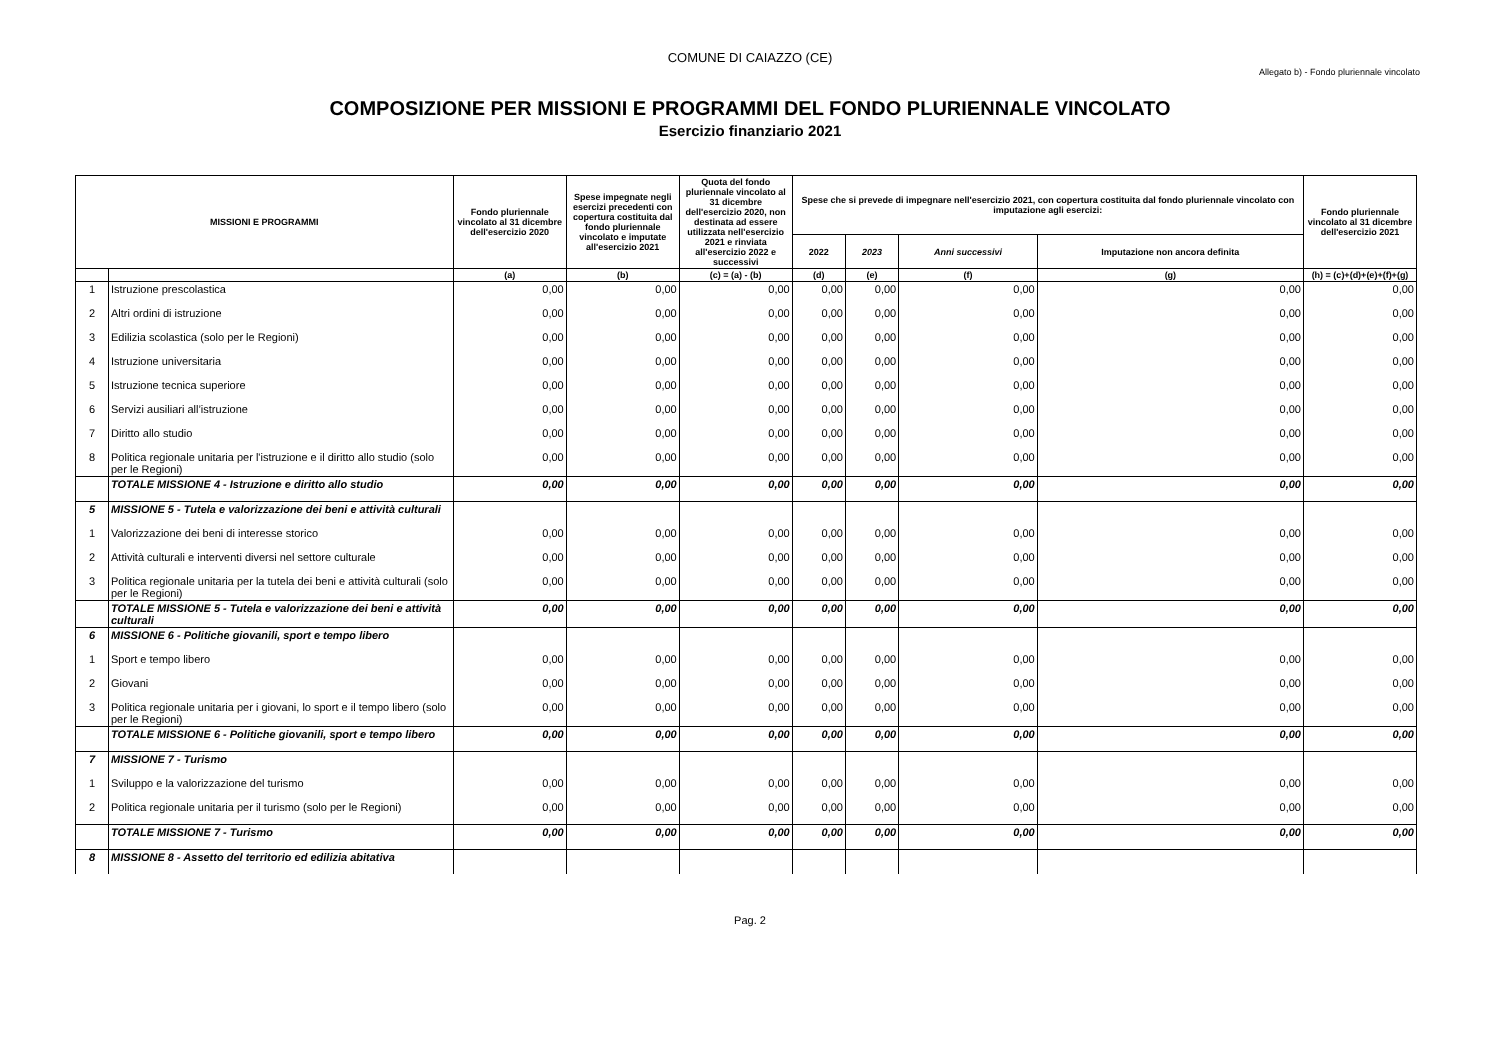COMUNE DI CAIAZZO (CE)
Allegato b) - Fondo pluriennale vincolato
COMPOSIZIONE PER MISSIONI E PROGRAMMI DEL FONDO PLURIENNALE VINCOLATO
Esercizio finanziario 2021
| MISSIONI E PROGRAMMI | | Fondo pluriennale vincolato al 31 dicembre dell'esercizio 2020 | Spese impegnate negli esercizi precedenti con copertura costituita dal fondo pluriennale vincolato e imputate all'esercizio 2021 | Quota del fondo pluriennale vincolato al 31 dicembre dell'esercizio 2020, non destinata ad essere utilizzata nell'esercizio 2021 e rinviata all'esercizio 2022 e successivi | Spese che si prevede di impegnare nell'esercizio 2021, con copertura costituita dal fondo pluriennale vincolato con imputazione agli esercizi: | | | | Fondo pluriennale vincolato al 31 dicembre dell'esercizio 2021 |
| --- | --- | --- | --- | --- | --- | --- | --- | --- | --- |
| | | | | | 2022 | 2023 | Anni successivi | Imputazione non ancora definita | |
| | | (a) | (b) | (c) = (a) - (b) | (d) | (e) | (f) | (g) | (h) = (c)+(d)+(e)+(f)+(g) |
| 1 | Istruzione prescolastica | 0,00 | 0,00 | 0,00 | 0,00 | 0,00 | 0,00 | 0,00 | 0,00 |
| 2 | Altri ordini di istruzione | 0,00 | 0,00 | 0,00 | 0,00 | 0,00 | 0,00 | 0,00 | 0,00 |
| 3 | Edilizia scolastica (solo per le Regioni) | 0,00 | 0,00 | 0,00 | 0,00 | 0,00 | 0,00 | 0,00 | 0,00 |
| 4 | Istruzione universitaria | 0,00 | 0,00 | 0,00 | 0,00 | 0,00 | 0,00 | 0,00 | 0,00 |
| 5 | Istruzione tecnica superiore | 0,00 | 0,00 | 0,00 | 0,00 | 0,00 | 0,00 | 0,00 | 0,00 |
| 6 | Servizi ausiliari all’istruzione | 0,00 | 0,00 | 0,00 | 0,00 | 0,00 | 0,00 | 0,00 | 0,00 |
| 7 | Diritto allo studio | 0,00 | 0,00 | 0,00 | 0,00 | 0,00 | 0,00 | 0,00 | 0,00 |
| 8 | Politica regionale unitaria per l'istruzione e il diritto allo studio (solo per le Regioni) | 0,00 | 0,00 | 0,00 | 0,00 | 0,00 | 0,00 | 0,00 | 0,00 |
| | TOTALE MISSIONE 4 - Istruzione e diritto allo studio | 0,00 | 0,00 | 0,00 | 0,00 | 0,00 | 0,00 | 0,00 | 0,00 |
| 5 | MISSIONE 5 - Tutela e valorizzazione dei beni e attività culturali | | | | | | | | |
| 1 | Valorizzazione dei beni di interesse storico | 0,00 | 0,00 | 0,00 | 0,00 | 0,00 | 0,00 | 0,00 | 0,00 |
| 2 | Attività culturali e interventi diversi nel settore culturale | 0,00 | 0,00 | 0,00 | 0,00 | 0,00 | 0,00 | 0,00 | 0,00 |
| 3 | Politica regionale unitaria per la tutela dei beni e attività culturali (solo per le Regioni) | 0,00 | 0,00 | 0,00 | 0,00 | 0,00 | 0,00 | 0,00 | 0,00 |
| | TOTALE MISSIONE 5 - Tutela e valorizzazione dei beni e attività culturali | 0,00 | 0,00 | 0,00 | 0,00 | 0,00 | 0,00 | 0,00 | 0,00 |
| 6 | MISSIONE 6 - Politiche giovanili, sport e tempo libero | | | | | | | | |
| 1 | Sport e tempo libero | 0,00 | 0,00 | 0,00 | 0,00 | 0,00 | 0,00 | 0,00 | 0,00 |
| 2 | Giovani | 0,00 | 0,00 | 0,00 | 0,00 | 0,00 | 0,00 | 0,00 | 0,00 |
| 3 | Politica regionale unitaria per i giovani, lo sport e il tempo libero (solo per le Regioni) | 0,00 | 0,00 | 0,00 | 0,00 | 0,00 | 0,00 | 0,00 | 0,00 |
| | TOTALE MISSIONE 6 - Politiche giovanili, sport e tempo libero | 0,00 | 0,00 | 0,00 | 0,00 | 0,00 | 0,00 | 0,00 | 0,00 |
| 7 | MISSIONE 7 - Turismo | | | | | | | | |
| 1 | Sviluppo e la valorizzazione del turismo | 0,00 | 0,00 | 0,00 | 0,00 | 0,00 | 0,00 | 0,00 | 0,00 |
| 2 | Politica regionale unitaria per il turismo (solo per le Regioni) | 0,00 | 0,00 | 0,00 | 0,00 | 0,00 | 0,00 | 0,00 | 0,00 |
| | TOTALE MISSIONE 7 - Turismo | 0,00 | 0,00 | 0,00 | 0,00 | 0,00 | 0,00 | 0,00 | 0,00 |
| 8 | MISSIONE 8 - Assetto del territorio ed edilizia abitativa | | | | | | | | |
Pag. 2